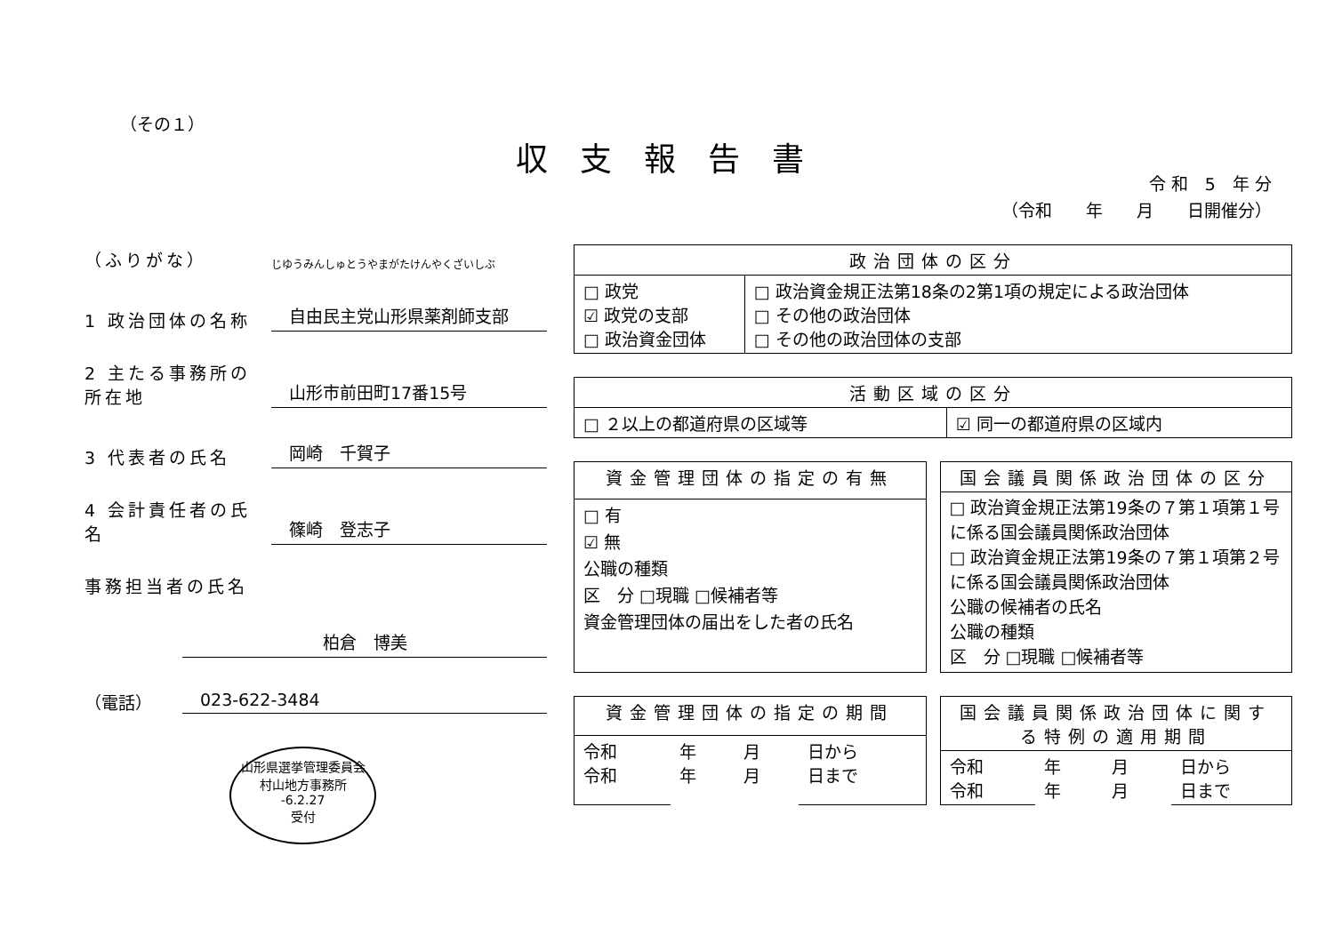（その１）
収支報告書
令 和　5　年 分
（令和　　年　　月　　日開催分）
（ふりがな） じゆうみんしゅとうやまがたけんやくざいしぶ
1 政治団体の名称 自由民主党山形県薬剤師支部
2 主たる事務所の所在地 山形市前田町17番15号
3 代表者の氏名 岡崎　千賀子
4 会計責任者の氏名 篠崎　登志子
事務担当者の氏名
柏倉　博美
（電話） 023-622-3484
山形県選挙管理委員会
村山地方事務所
-6.2.27
受付
| 政治団体の区分 | |
| --- | --- |
| □ 政党 ☑ 政党の支部 □ 政治資金団体 | □ 政治資金規正法第18条の2第1項の規定による政治団体 □ その他の政治団体 □ その他の政治団体の支部 |
| 活動区域の区分 | |
| --- | --- |
| □ ２以上の都道府県の区域等 | ☑ 同一の都道府県の区域内 |
| 資金管理団体の指定の有無 |
| --- |
| □ 有 ☑ 無 公職の種類 区 分 □現職 □候補者等 資金管理団体の届出をした者の氏名 |
| 国会議員関係政治団体の区分 |
| --- |
| □ 政治資金規正法第19条の７第１項第１号に係る国会議員関係政治団体 □ 政治資金規正法第19条の７第１項第２号に係る国会議員関係政治団体 公職の候補者の氏名 公職の種類 区 分 □現職 □候補者等 |
| 資金管理団体の指定の期間 | | | |
| --- | --- | --- | --- |
| 令和 令和 | 年 年 | 月 月 | 日から 日まで |
| 国会議員関係政治団体に関する特例の適用期間 | | | |
| --- | --- | --- | --- |
| 令和 令和 | 年 年 | 月 月 | 日から 日まで |